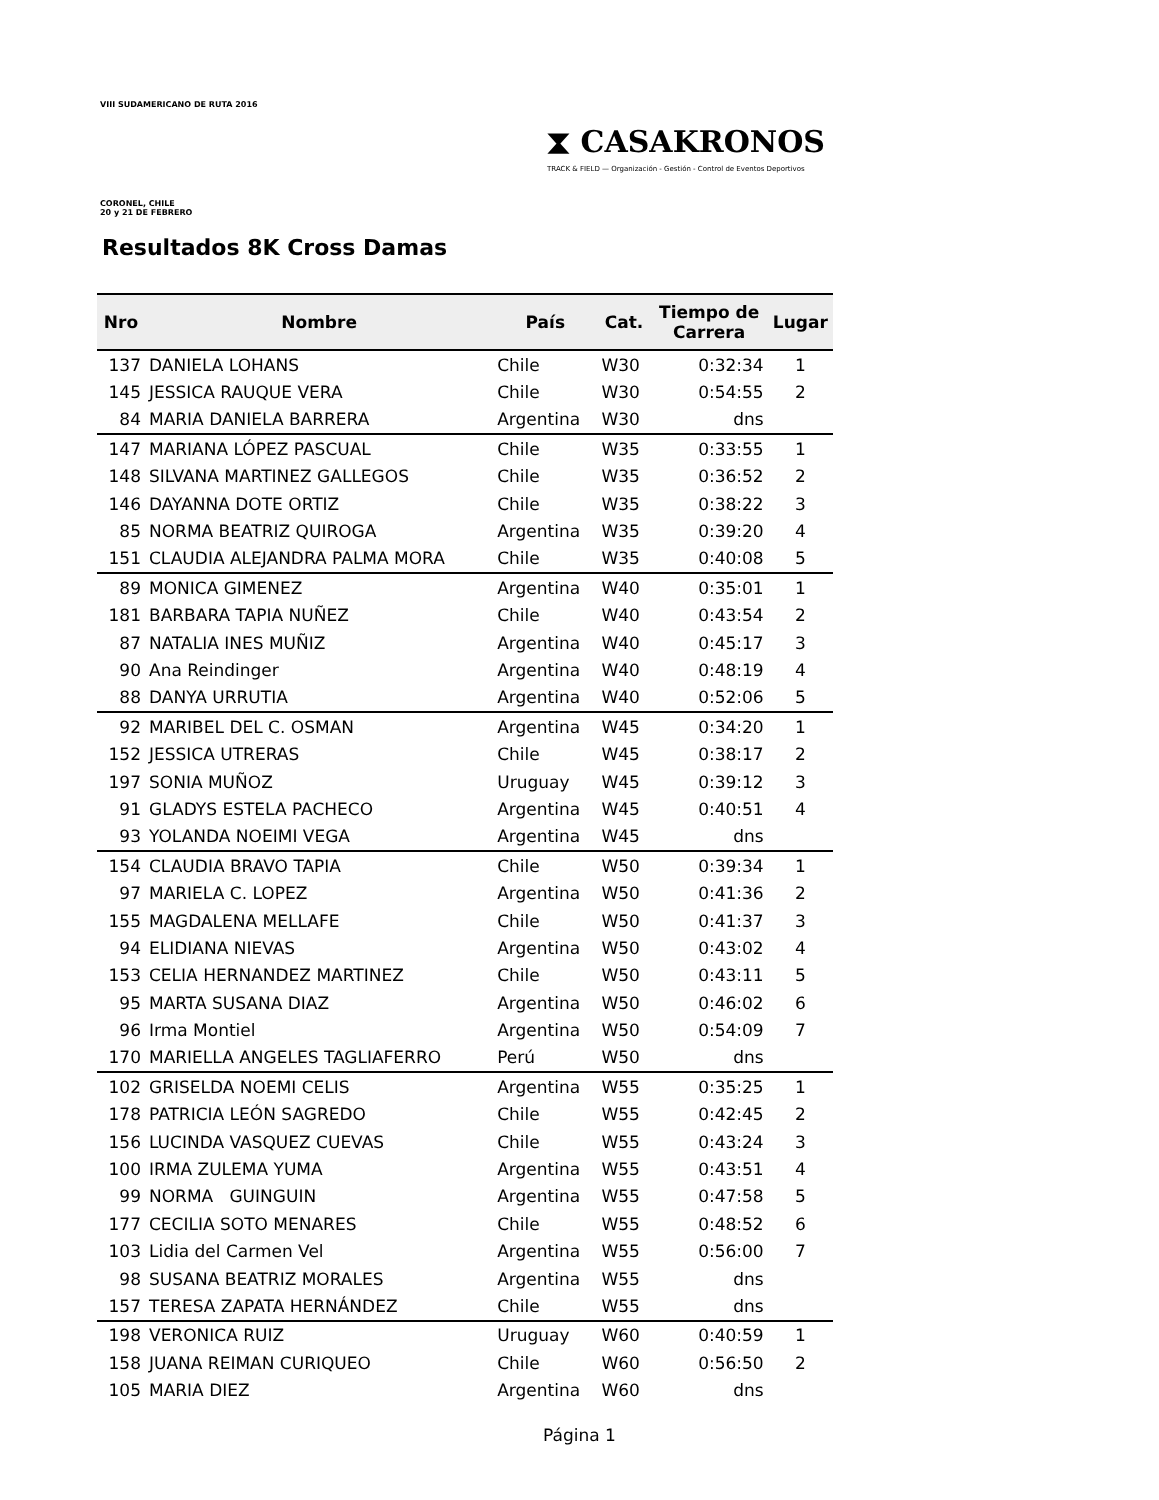VIII SUDAMERICANO DE RUTA 2016
CORONEL, CHILE
20 y 21 DE FEBRERO
⧗ CASAKRONOS
TRACK & FIELD — Organización - Gestión - Control de Eventos Deportivos
Resultados 8K Cross Damas
| Nro | Nombre | País | Cat. | Tiempo de Carrera | Lugar |
| --- | --- | --- | --- | --- | --- |
| 137 | DANIELA LOHANS | Chile | W30 | 0:32:34 | 1 |
| 145 | JESSICA RAUQUE VERA | Chile | W30 | 0:54:55 | 2 |
| 84 | MARIA DANIELA BARRERA | Argentina | W30 | dns | |
| 147 | MARIANA LÓPEZ PASCUAL | Chile | W35 | 0:33:55 | 1 |
| 148 | SILVANA MARTINEZ GALLEGOS | Chile | W35 | 0:36:52 | 2 |
| 146 | DAYANNA DOTE ORTIZ | Chile | W35 | 0:38:22 | 3 |
| 85 | NORMA BEATRIZ QUIROGA | Argentina | W35 | 0:39:20 | 4 |
| 151 | CLAUDIA ALEJANDRA PALMA MORA | Chile | W35 | 0:40:08 | 5 |
| 89 | MONICA GIMENEZ | Argentina | W40 | 0:35:01 | 1 |
| 181 | BARBARA TAPIA NUÑEZ | Chile | W40 | 0:43:54 | 2 |
| 87 | NATALIA INES MUÑIZ | Argentina | W40 | 0:45:17 | 3 |
| 90 | Ana Reindinger | Argentina | W40 | 0:48:19 | 4 |
| 88 | DANYA URRUTIA | Argentina | W40 | 0:52:06 | 5 |
| 92 | MARIBEL DEL C. OSMAN | Argentina | W45 | 0:34:20 | 1 |
| 152 | JESSICA UTRERAS | Chile | W45 | 0:38:17 | 2 |
| 197 | SONIA MUÑOZ | Uruguay | W45 | 0:39:12 | 3 |
| 91 | GLADYS ESTELA PACHECO | Argentina | W45 | 0:40:51 | 4 |
| 93 | YOLANDA NOEIMI VEGA | Argentina | W45 | dns | |
| 154 | CLAUDIA BRAVO TAPIA | Chile | W50 | 0:39:34 | 1 |
| 97 | MARIELA C. LOPEZ | Argentina | W50 | 0:41:36 | 2 |
| 155 | MAGDALENA MELLAFE | Chile | W50 | 0:41:37 | 3 |
| 94 | ELIDIANA NIEVAS | Argentina | W50 | 0:43:02 | 4 |
| 153 | CELIA HERNANDEZ MARTINEZ | Chile | W50 | 0:43:11 | 5 |
| 95 | MARTA SUSANA DIAZ | Argentina | W50 | 0:46:02 | 6 |
| 96 | Irma Montiel | Argentina | W50 | 0:54:09 | 7 |
| 170 | MARIELLA ANGELES TAGLIAFERRO | Perú | W50 | dns | |
| 102 | GRISELDA NOEMI CELIS | Argentina | W55 | 0:35:25 | 1 |
| 178 | PATRICIA LEÓN SAGREDO | Chile | W55 | 0:42:45 | 2 |
| 156 | LUCINDA VASQUEZ CUEVAS | Chile | W55 | 0:43:24 | 3 |
| 100 | IRMA ZULEMA YUMA | Argentina | W55 | 0:43:51 | 4 |
| 99 | NORMA GUINGUIN | Argentina | W55 | 0:47:58 | 5 |
| 177 | CECILIA SOTO MENARES | Chile | W55 | 0:48:52 | 6 |
| 103 | Lidia del Carmen Vel | Argentina | W55 | 0:56:00 | 7 |
| 98 | SUSANA BEATRIZ MORALES | Argentina | W55 | dns | |
| 157 | TERESA ZAPATA HERNÁNDEZ | Chile | W55 | dns | |
| 198 | VERONICA RUIZ | Uruguay | W60 | 0:40:59 | 1 |
| 158 | JUANA REIMAN CURIQUEO | Chile | W60 | 0:56:50 | 2 |
| 105 | MARIA DIEZ | Argentina | W60 | dns | |
Página 1